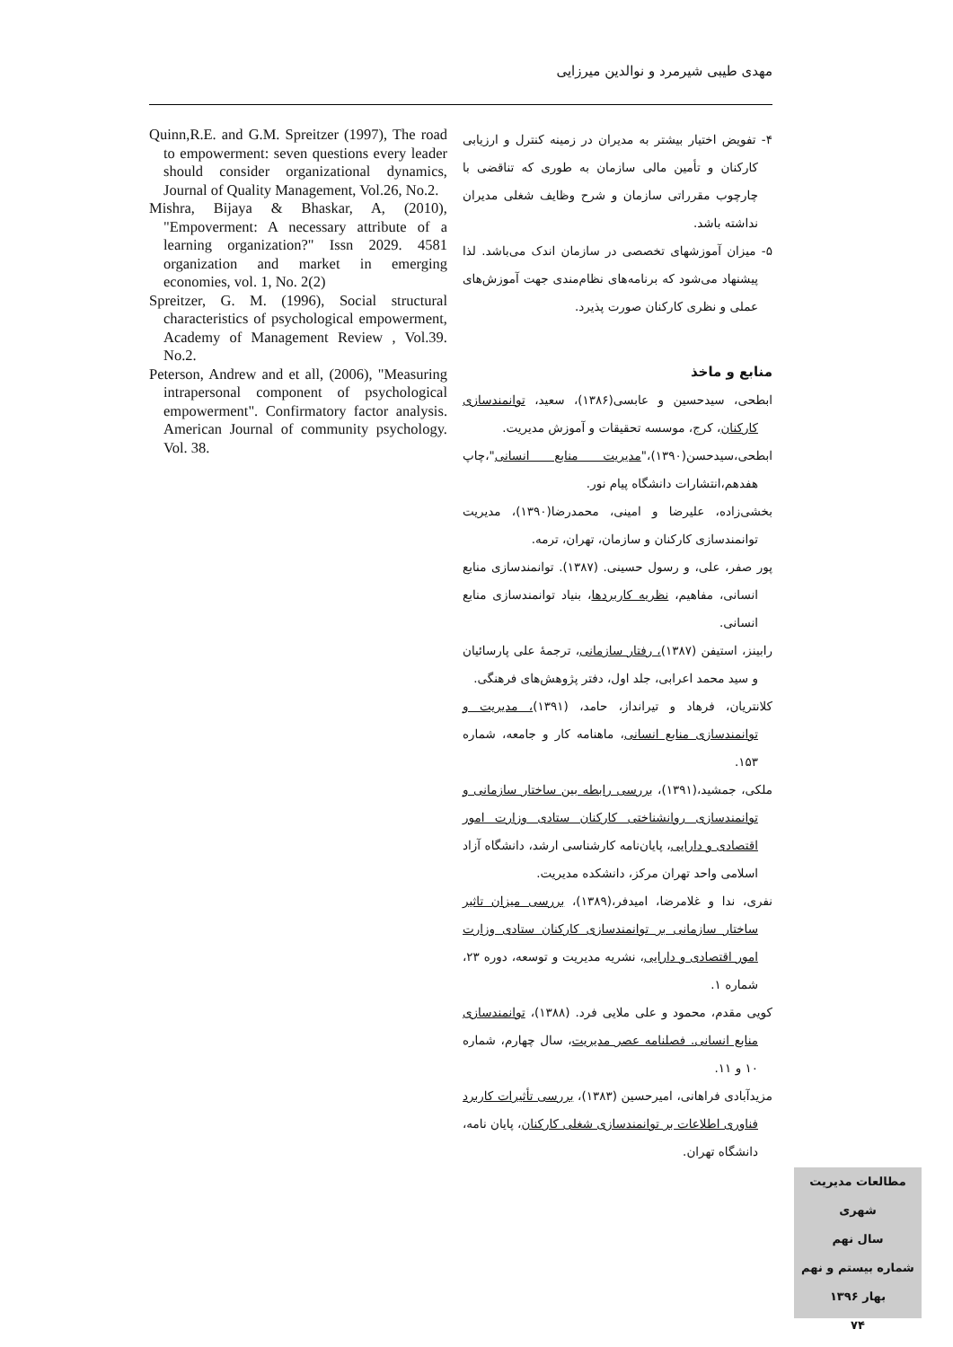مهدی طیبی شیرمرد و نوالدین میرزایی
۴- تفویض اختیار بیشتر به مدیران در زمینه کنترل و ارزیابی کارکنان و تأمین مالی سازمان به طوری که تناقضی با چارچوب مقرراتی سازمان و شرح وظایف شغلی مدیران نداشته باشد.
۵- میزان آموزشهای تخصصی در سازمان اندک می‌باشد. لذا پیشنهاد می‌شود که برنامه‌های نظام‌مندی جهت آموزش‌های عملی و نظری کارکنان صورت پذیرد.
منابع و ماخذ
ابطحی، سیدحسین و عابسی(۱۳۸۶)، سعید، توانمندسازی کارکنان، کرج، موسسه تحقیقات و آموزش مدیریت.
ابطحی،سیدحسن(۱۳۹۰)،"مدیریت منابع انسانی"،چاپ هفدهم،انتشارات دانشگاه پیام نور.
بخشی‌زاده، علیرضا و امینی، محمدرضا(۱۳۹۰)، مدیریت توانمندسازی کارکنان و سازمان، تهران، ترمه.
پور صفر، علی، و رسول حسینی. (۱۳۸۷). توانمندسازی منابع انسانی، مفاهیم، نظریه کاربردها، بنیاد توانمندسازی منابع انسانی.
رابینز، استیفن (۱۳۸۷)، رفتار سازمانی، ترجمهٔ علی پارسائیان و سید محمد اعرابی، جلد اول، دفتر پژوهش‌های فرهنگی.
کلانتریان، فرهاد و تیرانداز، حامد، (۱۳۹۱)، مدیریت و توانمندسازی منابع انسانی، ماهنامه کار و جامعه، شماره ۱۵۳.
ملکی، جمشید،(۱۳۹۱)، بررسی رابطه بین ساختار سازمانی و توانمندسازی روانشناختی کارکنان ستادی وزارت امور اقتصادی و دارایی، پایان‌نامه کارشناسی ارشد، دانشگاه آزاد اسلامی واحد تهران مرکز، دانشکده مدیریت.
نفری، ندا و غلامرضا، امیدفر،(۱۳۸۹)، بررسی میزان تاثیر ساختار سازمانی بر توانمندسازی کارکنان ستادی وزارت امور اقتصادی و دارایی، نشریه مدیریت و توسعه، دوره ۲۳، شماره ۱.
کویی مقدم، محمود و علی ملایی فرد. (۱۳۸۸)، توانمندسازی منابع انسانی. فصلنامه عصر مدیریت، سال چهارم، شماره ۱۰ و ۱۱.
مزیدآبادی فراهانی، امیرحسین (۱۳۸۳)، بررسی تأثیرات کاربرد فناوری اطلاعات بر توانمندسازی شغلی کارکنان، پایان نامه، دانشگاه تهران.
Quinn,R.E. and G.M. Spreitzer (1997), The road to empowerment: seven questions every leader should consider organizational dynamics, Journal of Quality Management, Vol.26, No.2.
Mishra, Bijaya & Bhaskar, A, (2010), "Empoverment: A necessary attribute of a learning organization?" Issn 2029. 4581 organization and market in emerging economies, vol. 1, No. 2(2)
Spreitzer, G. M. (1996), Social structural characteristics of psychological empowerment, Academy of Management Review , Vol.39. No.2.
Peterson, Andrew and et all, (2006), "Measuring intrapersonal component of psychological empowerment". Confirmatory factor analysis. American Journal of community psychology. Vol. 38.
مطالعات مدیریت شهری
سال نهم
شماره بیستم و نهم
بهار ۱۳۹۶
۷۴